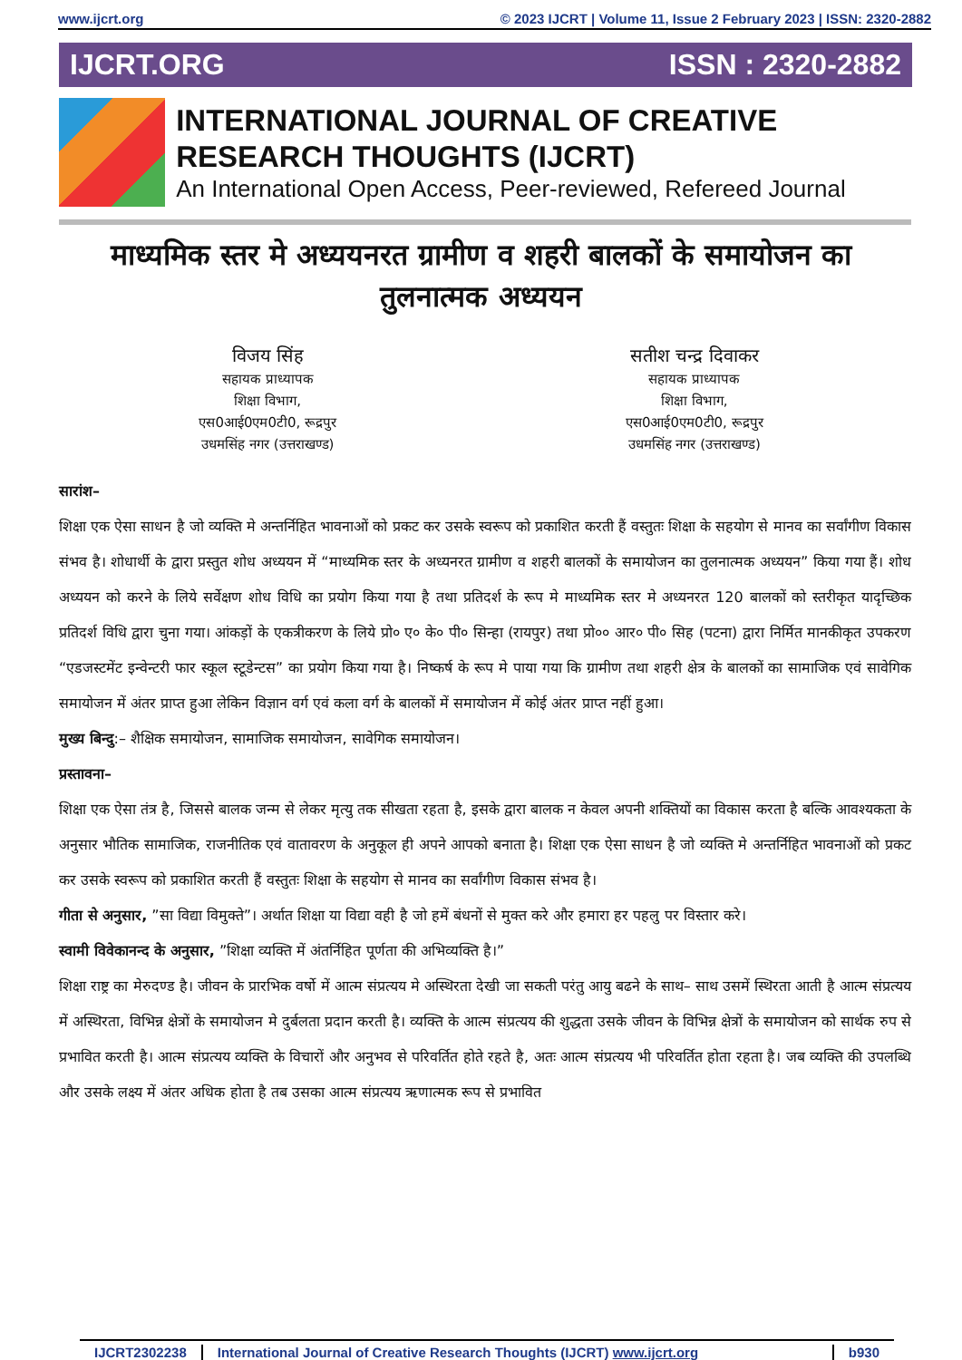www.ijcrt.org © 2023 IJCRT | Volume 11, Issue 2 February 2023 | ISSN: 2320-2882
IJCRT.ORG ISSN : 2320-2882
INTERNATIONAL JOURNAL OF CREATIVE RESEARCH THOUGHTS (IJCRT)
An International Open Access, Peer-reviewed, Refereed Journal
माध्यमिक स्तर मे अध्ययनरत ग्रामीण व शहरी बालकों के समायोजन का तुलनात्मक अध्ययन
विजय सिंह
सहायक प्राध्यापक
शिक्षा विभाग,
एस0आई0एम0टी0, रूद्रपुर
उधमसिंह नगर (उत्तराखण्ड)
सतीश चन्द्र दिवाकर
सहायक प्राध्यापक
शिक्षा विभाग,
एस0आई0एम0टी0, रूद्रपुर
उधमसिंह नगर (उत्तराखण्ड)
सारांश–
शिक्षा एक ऐसा साधन है जो व्यक्ति मे अन्तर्निहित भावनाओं को प्रकट कर उसके स्वरूप को प्रकाशित करती हैं वस्तुतः शिक्षा के सहयोग से मानव का सर्वांगीण विकास संभव है। शोधार्थी के द्वारा प्रस्तुत शोध अध्ययन में “माध्यमिक स्तर के अध्यनरत ग्रामीण व शहरी बालकों के समायोजन का तुलनात्मक अध्ययन” किया गया हैं। शोध अध्ययन को करने के लिये सर्वेक्षण शोध विधि का प्रयोग किया गया है तथा प्रतिदर्श के रूप मे माध्यमिक स्तर मे अध्यनरत 120 बालकों को स्तरीकृत यादृच्छिक प्रतिदर्श विधि द्वारा चुना गया। आंकड़ों के एकत्रीकरण के लिये प्रो० ए० के० पी० सिन्हा (रायपुर) तथा प्रो०० आर० पी० सिह (पटना) द्वारा निर्मित मानकीकृत उपकरण “एडजस्टमेंट इन्वेन्टरी फार स्कूल स्टूडेन्टस” का प्रयोग किया गया है। निष्कर्ष के रूप मे पाया गया कि ग्रामीण तथा शहरी क्षेत्र के बालकों का सामाजिक एवं सावेगिक समायोजन में अंतर प्राप्त हुआ लेकिन विज्ञान वर्ग एवं कला वर्ग के बालकों में समायोजन में कोई अंतर प्राप्त नहीं हुआ।
मुख्य बिन्दु:– शैक्षिक समायोजन, सामाजिक समायोजन, सावेगिक समायोजन।
प्रस्तावना–
शिक्षा एक ऐसा तंत्र है, जिससे बालक जन्म से लेकर मृत्यु तक सीखता रहता है, इसके द्वारा बालक न केवल अपनी शक्तियों का विकास करता है बल्कि आवश्यकता के अनुसार भौतिक सामाजिक, राजनीतिक एवं वातावरण के अनुकूल ही अपने आपको बनाता है। शिक्षा एक ऐसा साधन है जो व्यक्ति मे अन्तर्निहित भावनाओं को प्रकट कर उसके स्वरूप को प्रकाशित करती हैं वस्तुतः शिक्षा के सहयोग से मानव का सर्वांगीण विकास संभव है।
गीता से अनुसार, ”सा विद्या विमुक्ते”। अर्थात शिक्षा या विद्या वही है जो हमें बंधनों से मुक्त करे और हमारा हर पहलु पर विस्तार करे।
स्वामी विवेकानन्द के अनुसार, ”शिक्षा व्यक्ति में अंतर्निहित पूर्णता की अभिव्यक्ति है।”
शिक्षा राष्ट्र का मेरुदण्ड है। जीवन के प्रारभिक वर्षो में आत्म संप्रत्यय मे अस्थिरता देखी जा सकती परंतु आयु बढने के साथ– साथ उसमें स्थिरता आती है आत्म संप्रत्यय में अस्थिरता, विभिन्न क्षेत्रों के समायोजन मे दुर्बलता प्रदान करती है। व्यक्ति के आत्म संप्रत्यय की शुद्धता उसके जीवन के विभिन्न क्षेत्रों के समायोजन को सार्थक रुप से प्रभावित करती है। आत्म संप्रत्यय व्यक्ति के विचारों और अनुभव से परिवर्तित होते रहते है, अतः आत्म संप्रत्यय भी परिवर्तित होता रहता है। जब व्यक्ति की उपलब्धि और उसके लक्ष्य में अंतर अधिक होता है तब उसका आत्म संप्रत्यय ऋणात्मक रूप से प्रभावित
IJCRT2302238 International Journal of Creative Research Thoughts (IJCRT) www.ijcrt.org b930